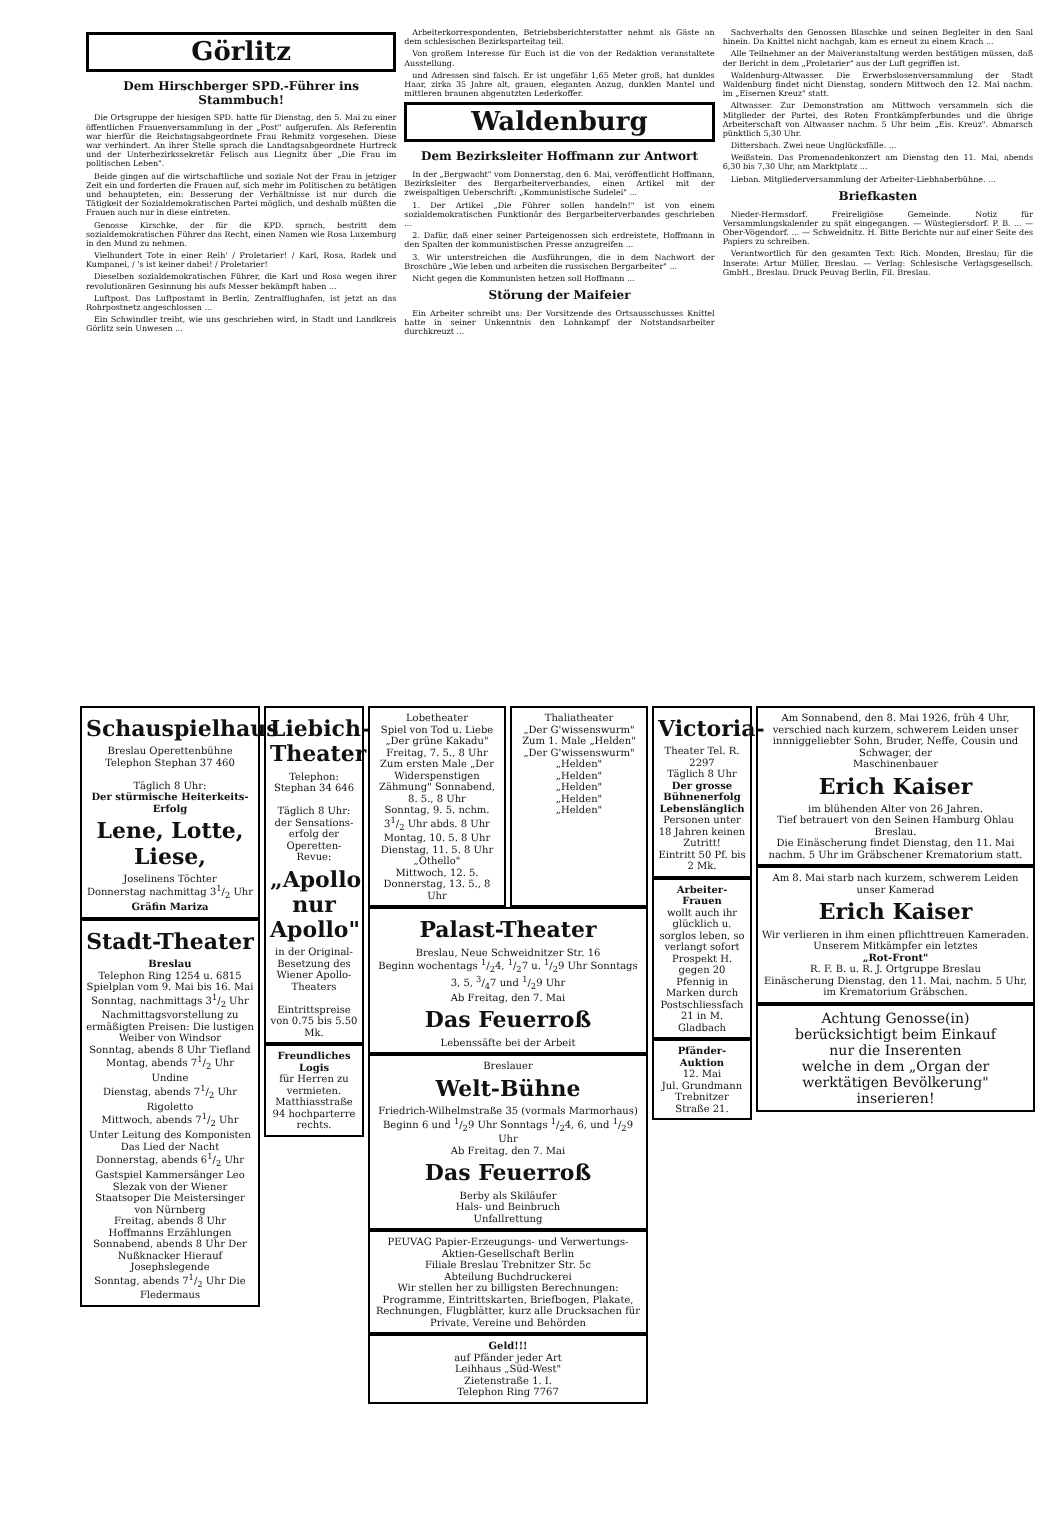Görlitz
Dem Hirschberger SPD.-Führer ins Stammbuch!
Die Ortsgruppe der hiesigen SPD. hatte für Dienstag, den 5. Mai zu einer öffentlichen Frauenversammlung in der „Post" aufgerufen. Als Referentin war hierfür die Reichstagsabgeordnete Frau Rehmitz vorgesehen. Diese war verhindert. An ihrer Stelle sprach die Landtagsabgeordnete Hurtreck und der Unterbezirkssekretär Felisch aus Liegnitz über „Die Frau im politischen Leben".
Beide gingen auf die wirtschaftliche und soziale Not der Frau in jetziger Zeit ein und forderten die Frauen auf, sich mehr im Politischen zu betätigen und behaupteten, ein: Besserung der Verhältnisse ist nur durch die Tätigkeit der Sozialdemokratischen Partei möglich, und deshalb müßten die Frauen auch nur in diese eintreten.
Genosse Kirschke, der für die KPD. sprach, bestritt dem sozialdemokratischen Führer das Recht, einen Namen wie Rosa Luxemburg in den Mund zu nehmen.
Vielhundert Tote in einer Reih' / Proletarier! / Karl, Rosa, Radek und Kumpanei, / 's ist keiner dabei! / Proletarier!
Dieselben sozialdemokratischen Führer, die Karl und Rosa wegen ihrer revolutionären Gesinnung bis aufs Messer bekämpft haben ...
Luftpost. Das Luftpostamt in Berlin, Zentralflughafen, ist jetzt an das Rohrpostnetz angeschlossen ...
Ein Schwindler treibt, wie uns geschrieben wird, in Stadt und Landkreis Görlitz sein Unwesen ...
Arbeiterkorrespondenten, Betriebsberichterstatter nehmt als Gäste an dem schlesischen Bezirksparteitag teil.
Von großem Interesse für Euch ist die von der Redaktion veranstaltete Ausstellung.
und Adressen sind falsch. Er ist ungefähr 1,65 Meter groß, hat dunkles Haar, zirka 35 Jahre alt, grauen, eleganten Anzug, dunklen Mantel und mittleren braunen abgenutzten Lederkoffer.
Waldenburg
Dem Bezirksleiter Hoffmann zur Antwort
In der „Bergwacht" vom Donnerstag, den 6. Mai, veröffentlicht Hoffmann, Bezirksleiter des Bergarbeiterverbandes, einen Artikel mit der zweispaltigen Ueberschrift: „Kommunistische Sudelei" ...
1. Der Artikel „Die Führer sollen handeln!" ist von einem sozialdemokratischen Funktionär des Bergarbeiterverbandes geschrieben ...
2. Dafür, daß einer seiner Parteigenossen sich erdreistete, Hoffmann in den Spalten der kommunistischen Presse anzugreifen ...
3. Wir unterstreichen die Ausführungen, die in dem Nachwort der Broschüre „Wie leben und arbeiten die russischen Bergarbeiter" ...
Nicht gegen die Kommunisten hetzen soll Hoffmann ...
Störung der Maifeier
Ein Arbeiter schreibt uns: Der Vorsitzende des Ortsausschusses Knittel hatte in seiner Unkenntnis den Lohnkampf der Notstandsarbeiter durchkreuzt ...
Sachverhalts den Genossen Blaschke und seinen Begleiter in den Saal hinein. Da Knittel nicht nachgab, kam es erneut zu einem Krach ...
Alle Teilnehmer an der Maiveranstaltung werden bestätigen müssen, daß der Bericht in dem „Proletarier" aus der Luft gegriffen ist.
Waldenburg-Altwasser. Die Erwerbslosenversammlung der Stadt Waldenburg findet nicht Dienstag, sondern Mittwoch den 12. Mai nachm. im „Eisernen Kreuz" statt.
Altwasser. Zur Demonstration am Mittwoch versammeln sich die Mitglieder der Partei, des Roten Frontkämpferbundes und die übrige Arbeiterschaft von Altwasser nachm. 5 Uhr beim „Eis. Kreuz". Abmarsch pünktlich 5,30 Uhr.
Dittersbach. Zwei neue Unglücksfälle. ...
Weißstein. Das Promenadenkonzert am Dienstag den 11. Mai, abends 6,30 bis 7,30 Uhr, am Marktplatz ...
Lieban. Mitgliederversammlung der Arbeiter-Liebhaberbühne. ...
Briefkasten
Nieder-Hermsdorf. Freireligiöse Gemeinde. Notiz für Versammlungskalender zu spät eingegangen. — Wüstegiersdorf. P. B. ... — Ober-Vögendorf. ... — Schweidnitz. H. Bitte Berichte nur auf einer Seite des Papiers zu schreiben.
Verantwortlich für den gesamten Text: Rich. Monden, Breslau; für die Inserate: Artur Müller, Breslau. — Verlag: Schlesische Verlagsgesellsch. GmbH., Breslau. Druck Peuvag Berlin, Fil. Breslau.
Schauspielhaus
Breslau Operettenbühne
Telephon Stephan 37 460
Täglich 8 Uhr:
Der stürmische Heiterkeits-Erfolg
Lene, Lotte, Liese,
Joselinens Töchter
Donnerstag nachmittag 31/2 Uhr
Gräfin Mariza
Stadt-Theater
Breslau
Telephon Ring 1254 u. 6815
Spielplan vom 9. Mai bis 16. Mai
Sonntag, nachmittags 31/2 Uhr Nachmittagsvorstellung zu ermäßigten Preisen: Die lustigen Weiber von Windsor
Sonntag, abends 8 Uhr Tiefland
Montag, abends 71/2 Uhr Undine
Dienstag, abends 71/2 Uhr Rigoletto
Mittwoch, abends 71/2 Uhr Unter Leitung des Komponisten Das Lied der Nacht
Donnerstag, abends 61/2 Uhr Gastspiel Kammersänger Leo Slezak von der Wiener Staatsoper Die Meistersinger von Nürnberg
Freitag, abends 8 Uhr Hoffmanns Erzählungen
Sonnabend, abends 8 Uhr Der Nußknacker Hierauf Josephslegende
Sonntag, abends 71/2 Uhr Die Fledermaus
Liebich-Theater
Telephon: Stephan 34 646
Täglich 8 Uhr:
der Sensations-erfolg der Operetten-Revue:
„Apollo nur Apollo"
in der Original-Besetzung des Wiener Apollo-Theaters
Eintrittspreise von 0.75 bis 5.50 Mk.
Freundliches Logis
für Herren zu vermieten. Matthiasstraße 94 hochparterre rechts.
Lobetheater
Spiel von Tod u. Liebe „Der grüne Kakadu" Freitag, 7. 5., 8 Uhr
Zum ersten Male „Der Widerspenstigen Zähmung" Sonnabend, 8. 5., 8 Uhr
Sonntag, 9. 5. nchm. 31/2 Uhr abds. 8 Uhr
Montag, 10. 5. 8 Uhr
Dienstag, 11. 5. 8 Uhr „Othello"
Mittwoch, 12. 5.
Donnerstag, 13. 5., 8 Uhr
Thaliatheater
„Der G'wissenswurm"
Zum 1. Male „Helden"
„Der G'wissenswurm"
„Helden"
„Helden"
„Helden"
„Helden"
„Helden"
Palast-Theater
Breslau, Neue Schweidnitzer Str. 16
Beginn wochentags 1/24, 1/27 u. 1/29 Uhr Sonntags 3, 5, 3/47 und 1/29 Uhr
Ab Freitag, den 7. Mai
Das Feuerroß
Lebenssäfte bei der Arbeit
Breslauer
Welt-Bühne
Friedrich-Wilhelmstraße 35 (vormals Marmorhaus)
Beginn 6 und 1/29 Uhr Sonntags 1/24, 6, und 1/29 Uhr
Ab Freitag, den 7. Mai
Das Feuerroß
Berby als Skiläufer
Hals- und Beinbruch
Unfallrettung
PEUVAG Papier-Erzeugungs- und Verwertungs-Aktien-Gesellschaft Berlin
Filiale Breslau Trebnitzer Str. 5c
Abteilung Buchdruckerei
Wir stellen her zu billigsten Berechnungen: Programme, Eintrittskarten, Briefbogen, Plakate, Rechnungen, Flugblätter, kurz alle Drucksachen für Private, Vereine und Behörden
Geld!!!
auf Pfänder jeder Art
Leihhaus „Süd-West"
Zietenstraße 1. I.
Telephon Ring 7767
Victoria-
Theater Tel. R. 2297
Täglich 8 Uhr
Der grosse Bühnenerfolg
Lebenslänglich
Personen unter 18 Jahren keinen Zutritt!
Eintritt 50 Pf. bis 2 Mk.
Arbeiter-Frauen
wollt auch ihr glücklich u. sorglos leben, so verlangt sofort Prospekt H. gegen 20 Pfennig in Marken durch Postschliessfach 21 in M. Gladbach
Pfänder-Auktion
12. Mai
Jul. Grundmann Trebnitzer Straße 21.
Am Sonnabend, den 8. Mai 1926, früh 4 Uhr, verschied nach kurzem, schwerem Leiden unser innniggeliebter Sohn, Bruder, Neffe, Cousin und Schwager, der
Maschinenbauer
Erich Kaiser
im blühenden Alter von 26 Jahren.
Tief betrauert von den Seinen Hamburg Ohlau Breslau.
Die Einäscherung findet Dienstag, den 11. Mai nachm. 5 Uhr im Gräbschener Krematorium statt.
Am 8. Mai starb nach kurzem, schwerem Leiden unser Kamerad
Erich Kaiser
Wir verlieren in ihm einen pflichttreuen Kameraden. Unserem Mitkämpfer ein letztes
„Rot-Front"
R. F. B. u. R. J. Ortgruppe Breslau
Einäscherung Dienstag, den 11. Mai, nachm. 5 Uhr, im Krematorium Gräbschen.
Achtung Genosse(in)
berücksichtigt beim Einkauf
nur die Inserenten
welche in dem „Organ der werktätigen Bevölkerung"
inserieren!